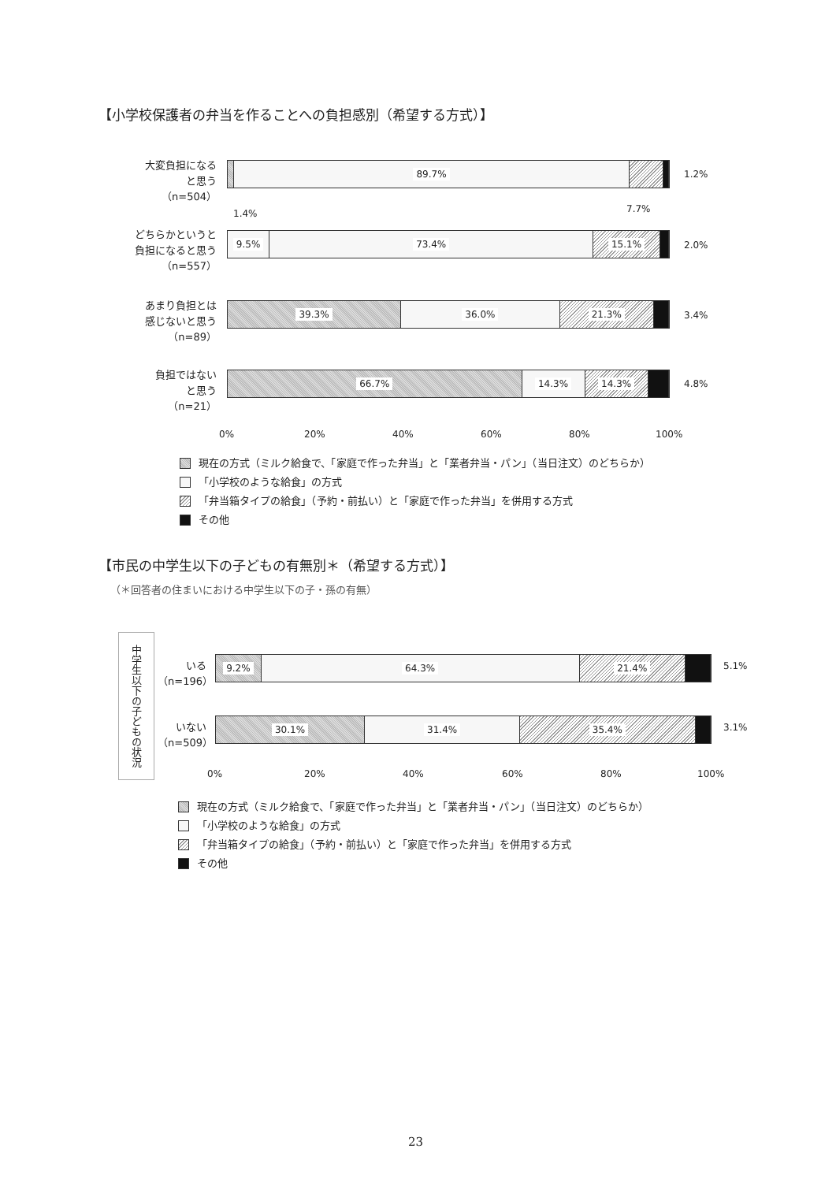【小学校保護者の弁当を作ることへの負担感別（希望する方式）】
大変負担になる
と思う
（n=504）
89.7% 1.2%
1.4% 7.7%
どちらかというと
負担になると思う
（n=557）
9.5% 73.4% 15.1%
2.0%
あまり負担とは
感じないと思う
（n=89）
39.3% 36.0% 21.3%
3.4%
負担ではない
と思う
（n=21）
66.7% 14.3% 14.3% 4.8%
0% 20% 40% 60% 80% 100%
現在の方式（ミルク給食で、「家庭で作った弁当」と「業者弁当・パン」（当日注文）のどちらか）
「小学校のような給食」の方式
「弁当箱タイプの給食」（予約・前払い）と「家庭で作った弁当」を併用する方式
その他
【市民の中学生以下の子どもの有無別＊（希望する方式）】
（＊回答者の住まいにおける中学生以下の子・孫の有無）
中学生以下の子どもの状況
いる
（n=196）
9.2% 64.3% 21.4% 5.1%
いない
（n=509）
30.1% 31.4% 35.4% 3.1%
0% 20% 40% 60% 80% 100%
現在の方式（ミルク給食で、「家庭で作った弁当」と「業者弁当・パン」（当日注文）のどちらか）
「小学校のような給食」の方式
「弁当箱タイプの給食」（予約・前払い）と「家庭で作った弁当」を併用する方式
その他
23